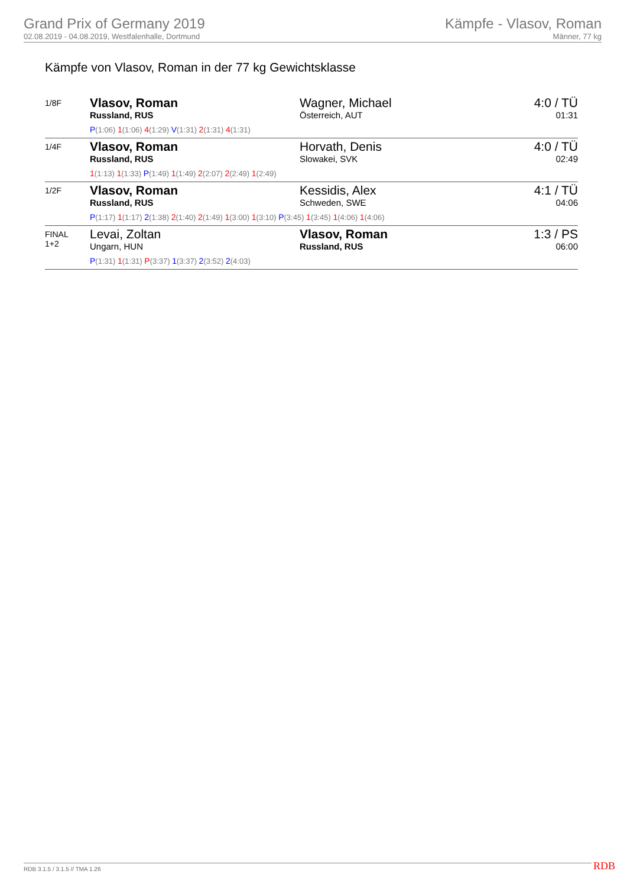Grand Prix of Germany 2019
02.08.2019 - 04.08.2019, Westfalenhalle, Dortmund
Kämpfe - Vlasov, Roman
Männer, 77 kg
Kämpfe von Vlasov, Roman in der 77 kg Gewichtsklasse
| 1/8F | Vlasov, Roman Russland, RUS | Wagner, Michael Österreich, AUT | 4:0 / TÜ 01:31 |
| | P (1:06) 1 (1:06) 4 (1:29) V (1:31) 2 (1:31) 4 (1:31) | | |
| 1/4F | Vlasov, Roman Russland, RUS | Horvath, Denis Slowakei, SVK | 4:0 / TÜ 02:49 |
| | 1 (1:13) 1 (1:33) P (1:49) 1 (1:49) 2 (2:07) 2 (2:49) 1 (2:49) | | |
| 1/2F | Vlasov, Roman Russland, RUS | Kessidis, Alex Schweden, SWE | 4:1 / TÜ 04:06 |
| | P (1:17) 1 (1:17) 2 (1:38) 2 (1:40) 2 (1:49) 1 (3:00) 1 (3:10) P (3:45) 1 (3:45) 1 (4:06) 1 (4:06) | | |
| FINAL 1+2 | Levai, Zoltan Ungarn, HUN | Vlasov, Roman Russland, RUS | 1:3 / PS 06:00 |
| | P (1:31) 1 (1:31) P (3:37) 1 (3:37) 2 (3:52) 2 (4:03) | | |
RDB 3.1.5 / 3.1.5 // TMA 1.26 RDB